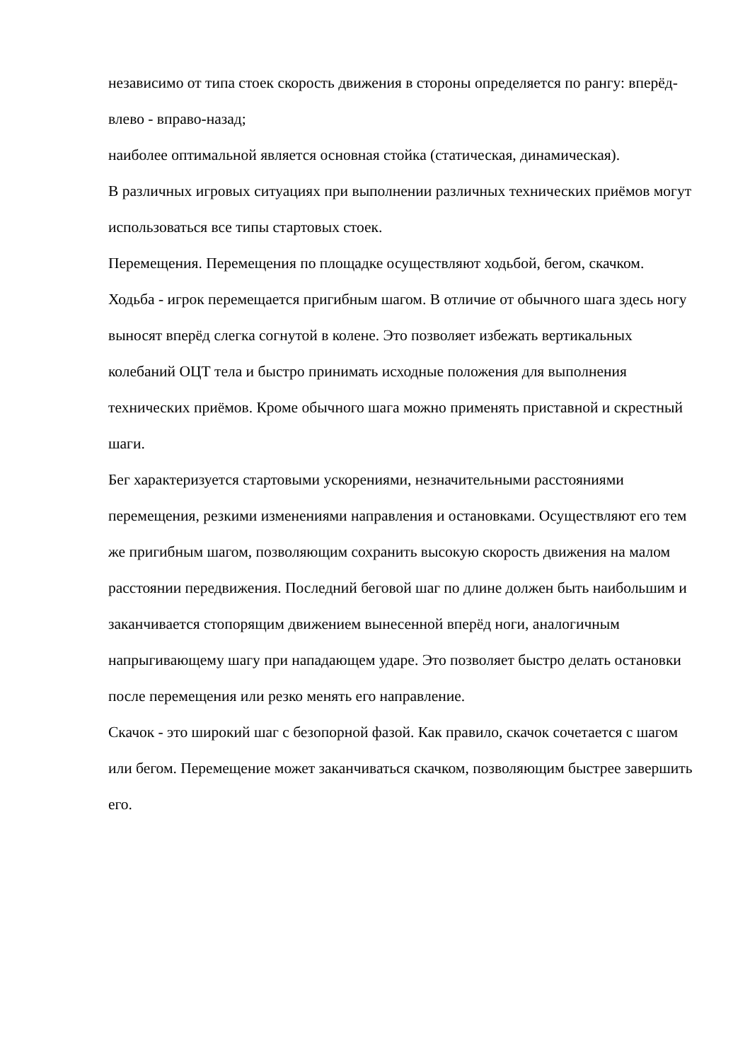независимо от типа стоек скорость движения в стороны определяется по рангу: вперёд-влево - вправо-назад;
наиболее оптимальной является основная стойка (статическая, динамическая).
В различных игровых ситуациях при выполнении различных технических приёмов могут использоваться все типы стартовых стоек.
Перемещения. Перемещения по площадке осуществляют ходьбой, бегом, скачком.
Ходьба - игрок перемещается пригибным шагом. В отличие от обычного шага здесь ногу выносят вперёд слегка согнутой в колене. Это позволяет избежать вертикальных колебаний ОЦТ тела и быстро принимать исходные положения для выполнения технических приёмов. Кроме обычного шага можно применять приставной и скрестный шаги.
Бег характеризуется стартовыми ускорениями, незначительными расстояниями перемещения, резкими изменениями направления и остановками. Осуществляют его тем же пригибным шагом, позволяющим сохранить высокую скорость движения на малом расстоянии передвижения. Последний беговой шаг по длине должен быть наибольшим и заканчивается стопорящим движением вынесенной вперёд ноги, аналогичным напрыгивающему шагу при нападающем ударе. Это позволяет быстро делать остановки после перемещения или резко менять его направление.
Скачок - это широкий шаг с безопорной фазой. Как правило, скачок сочетается с шагом или бегом. Перемещение может заканчиваться скачком, позволяющим быстрее завершить его.